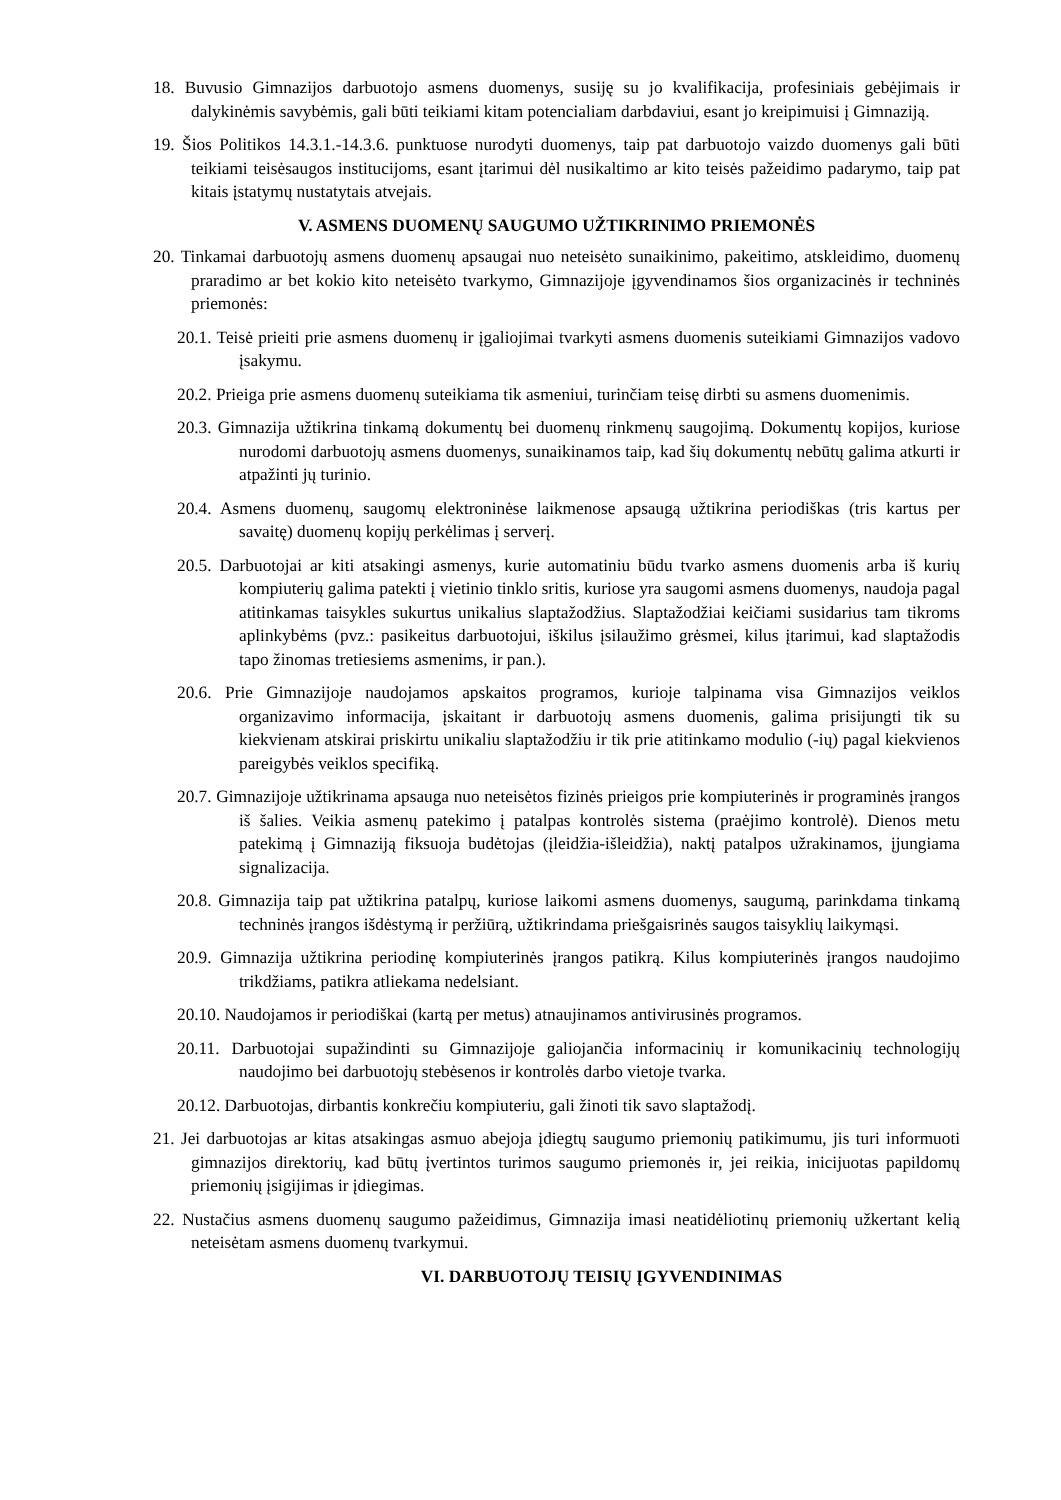18. Buvusio Gimnazijos darbuotojo asmens duomenys, susiję su jo kvalifikacija, profesiniais gebėjimais ir dalykinėmis savybėmis, gali būti teikiami kitam potencialiam darbdaviui, esant jo kreipimuisi į Gimnaziją.
19. Šios Politikos 14.3.1.-14.3.6. punktuose nurodyti duomenys, taip pat darbuotojo vaizdo duomenys gali būti teikiami teisėsaugos institucijoms, esant įtarimui dėl nusikaltimo ar kito teisės pažeidimo padarymo, taip pat kitais įstatymų nustatytais atvejais.
V. ASMENS DUOMENŲ SAUGUMO UŽTIKRINIMO PRIEMONĖS
20. Tinkamai darbuotojų asmens duomenų apsaugai nuo neteisėto sunaikinimo, pakeitimo, atskleidimo, duomenų praradimo ar bet kokio kito neteisėto tvarkymo, Gimnazijoje įgyvendinamos šios organizacinės ir techninės priemonės:
20.1. Teisė prieiti prie asmens duomenų ir įgaliojimai tvarkyti asmens duomenis suteikiami Gimnazijos vadovo įsakymu.
20.2. Prieiga prie asmens duomenų suteikiama tik asmeniui, turinčiam teisę dirbti su asmens duomenimis.
20.3. Gimnazija užtikrina tinkamą dokumentų bei duomenų rinkmenų saugojimą. Dokumentų kopijos, kuriose nurodomi darbuotojų asmens duomenys, sunaikinamos taip, kad šių dokumentų nebūtų galima atkurti ir atpažinti jų turinio.
20.4. Asmens duomenų, saugomų elektroninėse laikmenose apsaugą užtikrina periodiškas (tris kartus per savaitę) duomenų kopijų perkėlimas į serverį.
20.5. Darbuotojai ar kiti atsakingi asmenys, kurie automatiniu būdu tvarko asmens duomenis arba iš kurių kompiuterių galima patekti į vietinio tinklo sritis, kuriose yra saugomi asmens duomenys, naudoja pagal atitinkamas taisykles sukurtus unikalius slaptažodžius. Slaptažodžiai keičiami susidarius tam tikroms aplinkybėms (pvz.: pasikeitus darbuotojui, iškilus įsilaužimo grėsmei, kilus įtarimui, kad slaptažodis tapo žinomas tretiesiems asmenims, ir pan.).
20.6. Prie Gimnazijoje naudojamos apskaitos programos, kurioje talpinama visa Gimnazijos veiklos organizavimo informacija, įskaitant ir darbuotojų asmens duomenis, galima prisijungti tik su kiekvienam atskirai priskirtu unikaliu slaptažodžiu ir tik prie atitinkamo modulio (-ių) pagal kiekvienos pareigybės veiklos specifiką.
20.7. Gimnazijoje užtikrinama apsauga nuo neteisėtos fizinės prieigos prie kompiuterinės ir programinės įrangos iš šalies. Veikia asmenų patekimo į patalpas kontrolės sistema (praėjimo kontrolė). Dienos metu patekimą į Gimnaziją fiksuoja budėtojas (įleidžia-išleidžia), naktį patalpos užrakinamos, įjungiama signalizacija.
20.8. Gimnazija taip pat užtikrina patalpų, kuriose laikomi asmens duomenys, saugumą, parinkdama tinkamą techninės įrangos išdėstymą ir peržiūrą, užtikrindama priešgaisrinės saugos taisyklių laikymąsi.
20.9. Gimnazija užtikrina periodinę kompiuterinės įrangos patikrą. Kilus kompiuterinės įrangos naudojimo trikdžiams, patikra atliekama nedelsiant.
20.10. Naudojamos ir periodiškai (kartą per metus) atnaujinamos antivirusinės programos.
20.11. Darbuotojai supažindinti su Gimnazijoje galiojančia informacinių ir komunikacinių technologijų naudojimo bei darbuotojų stebėsenos ir kontrolės darbo vietoje tvarka.
20.12. Darbuotojas, dirbantis konkrečiu kompiuteriu, gali žinoti tik savo slaptažodį.
21. Jei darbuotojas ar kitas atsakingas asmuo abejoja įdiegtų saugumo priemonių patikimumu, jis turi informuoti gimnazijos direktorių, kad būtų įvertintos turimos saugumo priemonės ir, jei reikia, inicijuotas papildomų priemonių įsigijimas ir įdiegimas.
22. Nustačius asmens duomenų saugumo pažeidimus, Gimnazija imasi neatidėliotinų priemonių užkertant kelią neteisėtam asmens duomenų tvarkymui.
VI. DARBUOTOJŲ TEISIŲ ĮGYVENDINIMAS